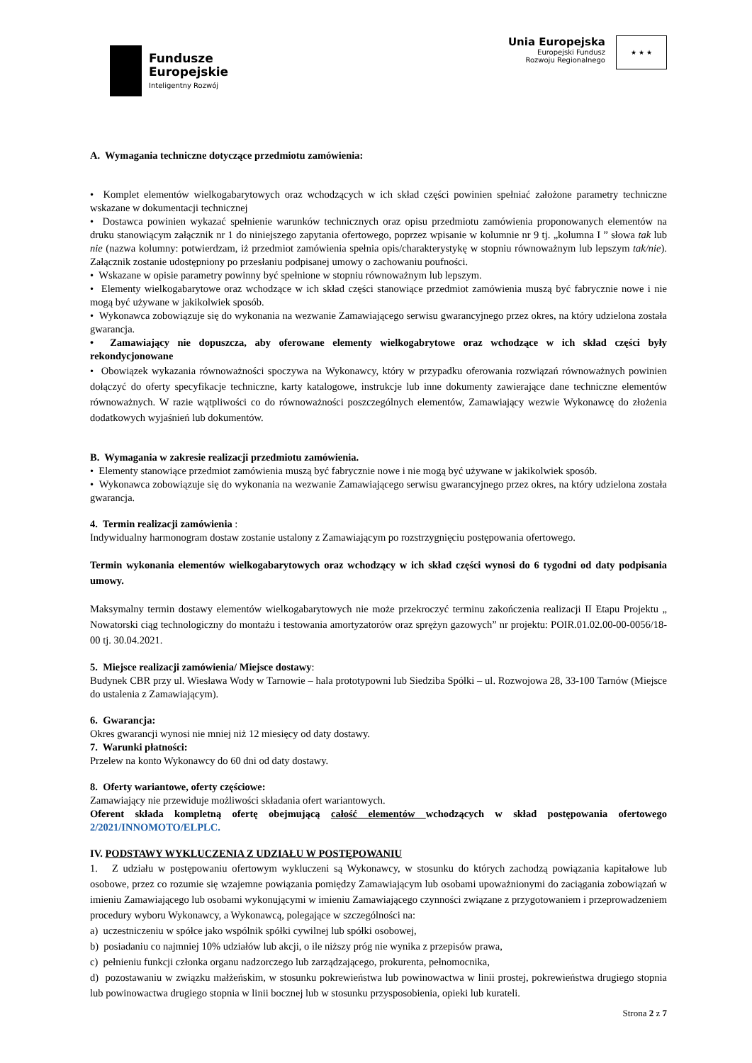Fundusze
Europejskie
Inteligentny Rozwój
Unia Europejska
Europejski Fundusz
Rozwoju Regionalnego
★ ★ ★
A. Wymagania techniczne dotyczące przedmiotu zamówienia:
• Komplet elementów wielkogabarytowych oraz wchodzących w ich skład części powinien spełniać założone parametry techniczne wskazane w dokumentacji technicznej
• Dostawca powinien wykazać spełnienie warunków technicznych oraz opisu przedmiotu zamówienia proponowanych elementów na druku stanowiącym załącznik nr 1 do niniejszego zapytania ofertowego, poprzez wpisanie w kolumnie nr 9 tj. „kolumna I ” słowa tak lub nie (nazwa kolumny: potwierdzam, iż przedmiot zamówienia spełnia opis/charakterystykę w stopniu równoważnym lub lepszym tak/nie). Załącznik zostanie udostępniony po przesłaniu podpisanej umowy o zachowaniu poufności.
• Wskazane w opisie parametry powinny być spełnione w stopniu równoważnym lub lepszym.
• Elementy wielkogabarytowe oraz wchodzące w ich skład części stanowiące przedmiot zamówienia muszą być fabrycznie nowe i nie mogą być używane w jakikolwiek sposób.
• Wykonawca zobowiązuje się do wykonania na wezwanie Zamawiającego serwisu gwarancyjnego przez okres, na który udzielona została gwarancja.
• Zamawiający nie dopuszcza, aby oferowane elementy wielkogabrytowe oraz wchodzące w ich skład części były rekondycjonowane
• Obowiązek wykazania równoważności spoczywa na Wykonawcy, który w przypadku oferowania rozwiązań równoważnych powinien dołączyć do oferty specyfikacje techniczne, karty katalogowe, instrukcje lub inne dokumenty zawierające dane techniczne elementów równoważnych. W razie wątpliwości co do równoważności poszczególnych elementów, Zamawiający wezwie Wykonawcę do złożenia dodatkowych wyjaśnień lub dokumentów.
B. Wymagania w zakresie realizacji przedmiotu zamówienia.
• Elementy stanowiące przedmiot zamówienia muszą być fabrycznie nowe i nie mogą być używane w jakikolwiek sposób.
• Wykonawca zobowiązuje się do wykonania na wezwanie Zamawiającego serwisu gwarancyjnego przez okres, na który udzielona została gwarancja.
4. Termin realizacji zamówienia :
Indywidualny harmonogram dostaw zostanie ustalony z Zamawiającym po rozstrzygnięciu postępowania ofertowego.
Termin wykonania elementów wielkogabarytowych oraz wchodzący w ich skład części wynosi do 6 tygodni od daty podpisania umowy.
Maksymalny termin dostawy elementów wielkogabarytowych nie może przekroczyć terminu zakończenia realizacji II Etapu Projektu „ Nowatorski ciąg technologiczny do montażu i testowania amortyzatorów oraz sprężyn gazowych” nr projektu: POIR.01.02.00-00-0056/18-00 tj. 30.04.2021.
5. Miejsce realizacji zamówienia/ Miejsce dostawy:
Budynek CBR przy ul. Wiesława Wody w Tarnowie – hala prototypowni lub Siedziba Spółki – ul. Rozwojowa 28, 33-100 Tarnów (Miejsce do ustalenia z Zamawiającym).
6. Gwarancja:
Okres gwarancji wynosi nie mniej niż 12 miesięcy od daty dostawy.
7. Warunki płatności:
Przelew na konto Wykonawcy do 60 dni od daty dostawy.
8. Oferty wariantowe, oferty częściowe:
Zamawiający nie przewiduje możliwości składania ofert wariantowych.
Oferent składa kompletną ofertę obejmującą całość elementów wchodzących w skład postępowania ofertowego 2/2021/INNOMOTO/ELPLC.
IV. PODSTAWY WYKLUCZENIA Z UDZIAŁU W POSTĘPOWANIU
1. Z udziału w postępowaniu ofertowym wykluczeni są Wykonawcy, w stosunku do których zachodzą powiązania kapitałowe lub osobowe, przez co rozumie się wzajemne powiązania pomiędzy Zamawiającym lub osobami upoważnionymi do zaciągania zobowiązań w imieniu Zamawiającego lub osobami wykonującymi w imieniu Zamawiającego czynności związane z przygotowaniem i przeprowadzeniem procedury wyboru Wykonawcy, a Wykonawcą, polegające w szczególności na:
a) uczestniczeniu w spółce jako wspólnik spółki cywilnej lub spółki osobowej,
b) posiadaniu co najmniej 10% udziałów lub akcji, o ile niższy próg nie wynika z przepisów prawa,
c) pełnieniu funkcji członka organu nadzorczego lub zarządzającego, prokurenta, pełnomocnika,
d) pozostawaniu w związku małżeńskim, w stosunku pokrewieństwa lub powinowactwa w linii prostej, pokrewieństwa drugiego stopnia lub powinowactwa drugiego stopnia w linii bocznej lub w stosunku przysposobienia, opieki lub kurateli.
Strona 2 z 7